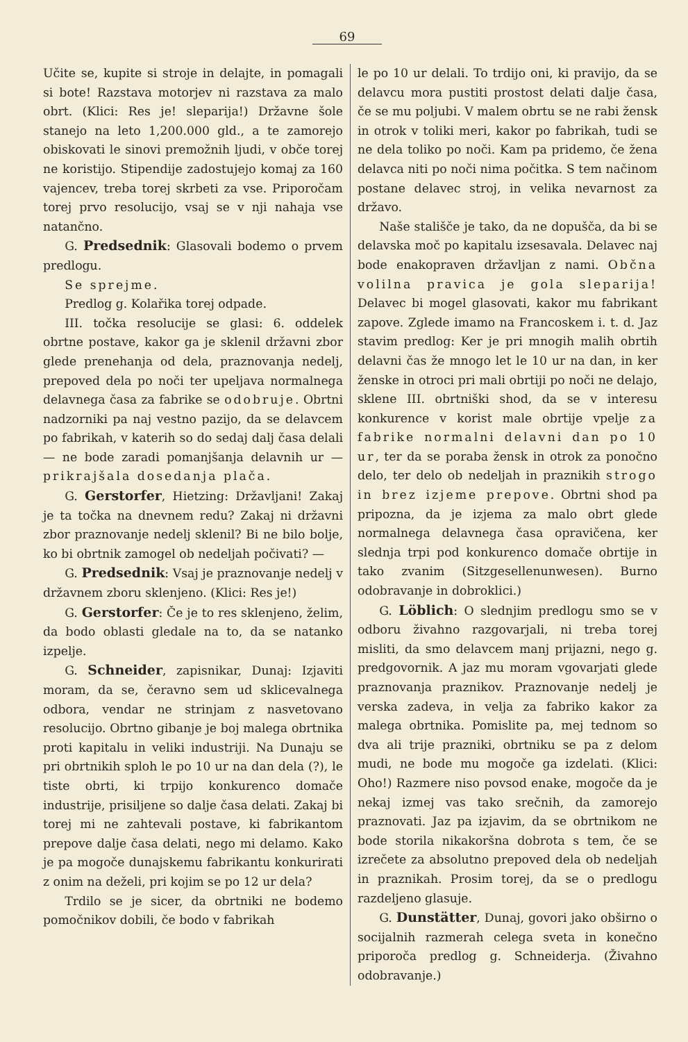69
Učite se, kupite si stroje in delajte, in pomagali si bote! Razstava motorjev ni razstava za malo obrt. (Klici: Res je! sleparija!) Državne šole stanejo na leto 1,200.000 gld., a te zamorejo obiskovati le sinovi premožnih ljudi, v obče torej ne koristijo. Stipendije zadostujejo komaj za 160 vajencev, treba torej skrbeti za vse. Priporočam torej prvo resolucijo, vsaj se v nji nahaja vse natančno.
G. Predsednik: Glasovali bodemo o prvem predlogu.
Se sprejme.
Predlog g. Kolařika torej odpade.
III. točka resolucije se glasi: 6. oddelek obrtne postave, kakor ga je sklenil državni zbor glede prenehanja od dela, praznovanja nedelj, prepoved dela po noči ter upeljava normalnega delavnega časa za fabrike se odobruje. Obrtni nadzorniki pa naj vestno pazijo, da se delavcem po fabrikah, v katerih so do sedaj dalj časa delali — ne bode zaradi pomanjšanja delavnih ur — prikrajšala dosedanja plača.
G. Gerstorfer, Hietzing: Državljani! Zakaj je ta točka na dnevnem redu? Zakaj ni državni zbor praznovanje nedelj sklenil? Bi ne bilo bolje, ko bi obrtnik zamogel ob nedeljah počivati? —
G. Predsednik: Vsaj je praznovanje nedelj v državnem zboru sklenjeno. (Klici: Res je!)
G. Gerstorfer: Če je to res sklenjeno, želim, da bodo oblasti gledale na to, da se natanko izpelje.
G. Schneider, zapisnikar, Dunaj: Izjaviti moram, da se, čeravno sem ud sklicevalnega odbora, vendar ne strinjam z nasvetovano resolucijo. Obrtno gibanje je boj malega obrtnika proti kapitalu in veliki industriji. Na Dunaju se pri obrtnikih sploh le po 10 ur na dan dela (?), le tiste obrti, ki trpijo konkurenco domače industrije, prisiljene so dalje časa delati. Zakaj bi torej mi ne zahtevali postave, ki fabrikantom prepove dalje časa delati, nego mi delamo. Kako je pa mogoče dunajskemu fabrikantu konkurirati z onim na deželi, pri kojim se po 12 ur dela?
Trdilo se je sicer, da obrtniki ne bodemo pomočnikov dobili, če bodo v fabrikah
le po 10 ur delali. To trdijo oni, ki pravijo, da se delavcu mora pustiti prostost delati dalje časa, če se mu poljubi. V malem obrtu se ne rabi žensk in otrok v toliki meri, kakor po fabrikah, tudi se ne dela toliko po noči. Kam pa pridemo, če žena delavca niti po noči nima počitka. S tem načinom postane delavec stroj, in velika nevarnost za državo.
Naše stališče je tako, da ne dopušča, da bi se delavska moč po kapitalu izsesavala. Delavec naj bode enakopraven državljan z nami. Občna volilna pravica je gola sleparija! Delavec bi mogel glasovati, kakor mu fabrikant zapove. Zglede imamo na Francoskem i. t. d. Jaz stavim predlog: Ker je pri mnogih malih obrtih delavni čas že mnogo let le 10 ur na dan, in ker ženske in otroci pri mali obrtiji po noči ne delajo, sklene III. obrtniški shod, da se v interesu konkurence v korist male obrtije vpelje za fabrike normalni delavni dan po 10 ur, ter da se poraba žensk in otrok za ponočno delo, ter delo ob nedeljah in praznikih strogo in brez izjeme prepove. Obrtni shod pa pripozna, da je izjema za malo obrt glede normalnega delavnega časa opravičena, ker slednja trpi pod konkurenco domače obrtije in tako zvanim (Sitzgesellenunwesen). Burno odobravanje in dobroklici.)
G. Löblich: O slednjim predlogu smo se v odboru živahno razgovarjali, ni treba torej misliti, da smo delavcem manj prijazni, nego g. predgovornik. A jaz mu moram vgovarjati glede praznovanja praznikov. Praznovanje nedelj je verska zadeva, in velja za fabriko kakor za malega obrtnika. Pomislite pa, mej tednom so dva ali trije prazniki, obrtniku se pa z delom mudi, ne bode mu mogoče ga izdelati. (Klici: Oho!) Razmere niso povsod enake, mogoče da je nekaj izmej vas tako srečnih, da zamorejo praznovati. Jaz pa izjavim, da se obrtnikom ne bode storila nikakoršna dobrota s tem, če se izrečete za absolutno prepoved dela ob nedeljah in praznikah. Prosim torej, da se o predlogu razdeljeno glasuje.
G. Dunstätter, Dunaj, govori jako obširno o socijalnih razmerah celega sveta in konečno priporoča predlog g. Schneiderja. (Živahno odobravanje.)